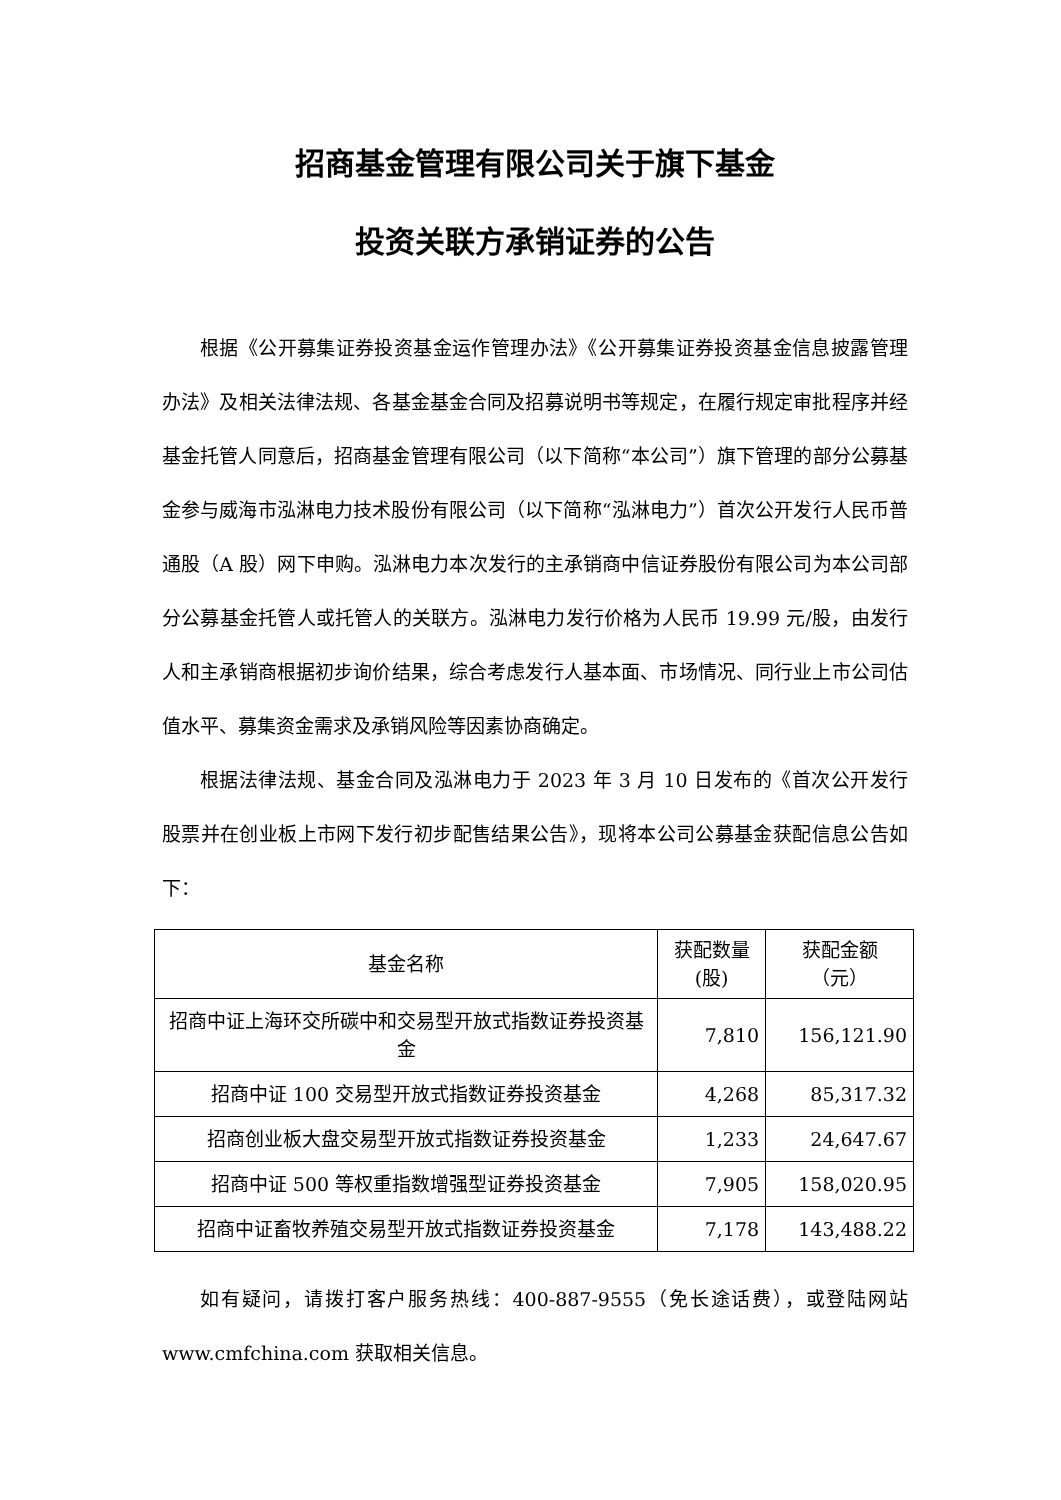招商基金管理有限公司关于旗下基金
投资关联方承销证券的公告
根据《公开募集证券投资基金运作管理办法》《公开募集证券投资基金信息披露管理办法》及相关法律法规、各基金基金合同及招募说明书等规定，在履行规定审批程序并经基金托管人同意后，招商基金管理有限公司（以下简称“本公司”）旗下管理的部分公募基金参与威海市泓淋电力技术股份有限公司（以下简称“泓淋电力”）首次公开发行人民币普通股（A 股）网下申购。泓淋电力本次发行的主承销商中信证券股份有限公司为本公司部分公募基金托管人或托管人的关联方。泓淋电力发行价格为人民币 19.99 元/股，由发行人和主承销商根据初步询价结果，综合考虑发行人基本面、市场情况、同行业上市公司估值水平、募集资金需求及承销风险等因素协商确定。
根据法律法规、基金合同及泓淋电力于 2023 年 3 月 10 日发布的《首次公开发行股票并在创业板上市网下发行初步配售结果公告》，现将本公司公募基金获配信息公告如下：
| 基金名称 | 获配数量 (股) | 获配金额 （元） |
| --- | --- | --- |
| 招商中证上海环交所碳中和交易型开放式指数证券投资基金 | 7,810 | 156,121.90 |
| 招商中证 100 交易型开放式指数证券投资基金 | 4,268 | 85,317.32 |
| 招商创业板大盘交易型开放式指数证券投资基金 | 1,233 | 24,647.67 |
| 招商中证 500 等权重指数增强型证券投资基金 | 7,905 | 158,020.95 |
| 招商中证畜牧养殖交易型开放式指数证券投资基金 | 7,178 | 143,488.22 |
如有疑问，请拨打客户服务热线：400-887-9555（免长途话费），或登陆网站 www.cmfchina.com 获取相关信息。